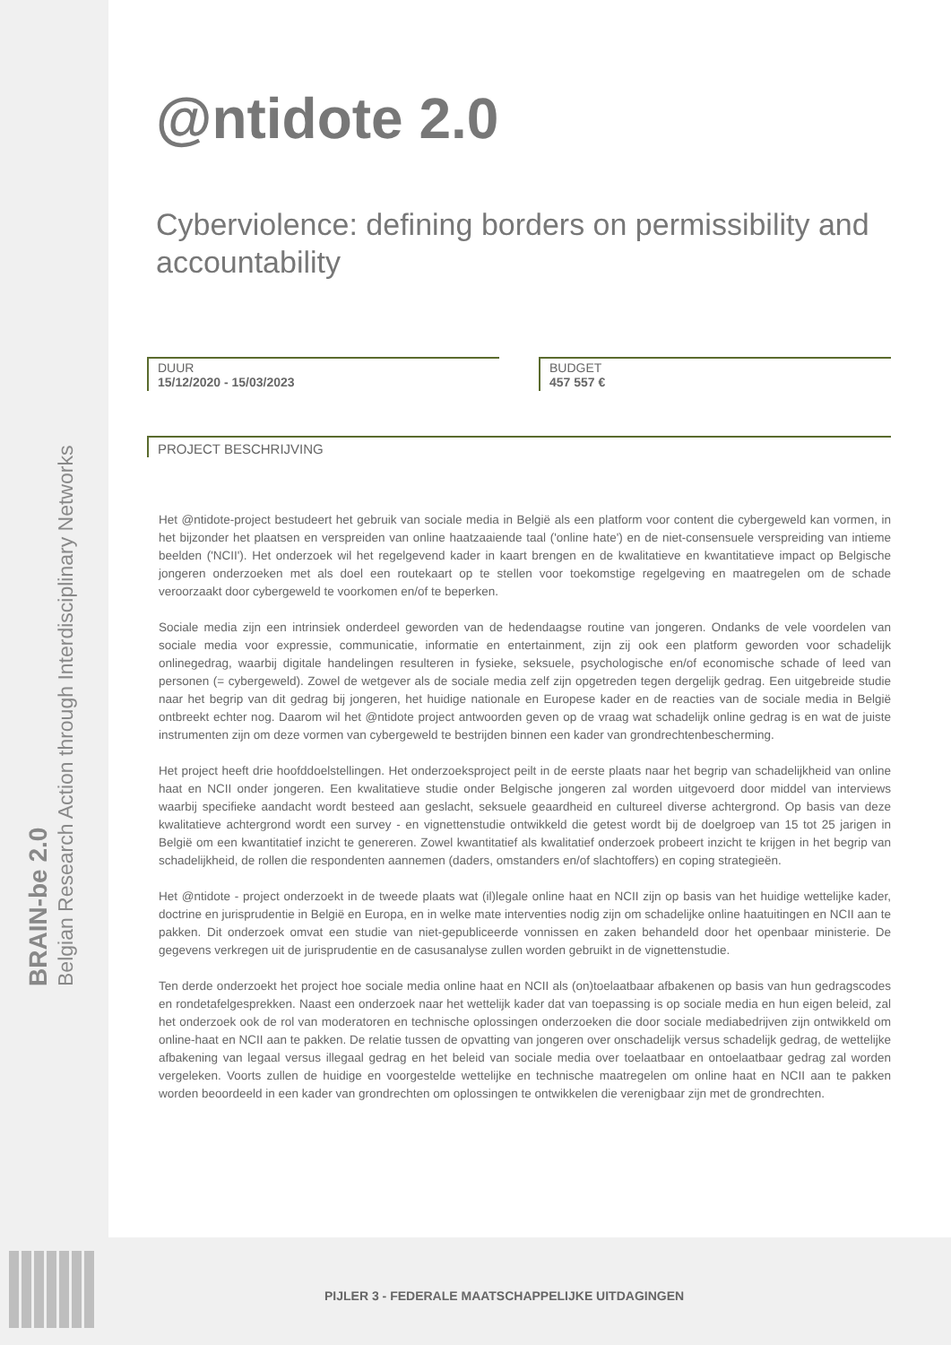BRAIN-be 2.0
Belgian Research Action through Interdisciplinary Networks
@ntidote 2.0
Cyberviolence: defining borders on permissibility and accountability
DUUR
15/12/2020 - 15/03/2023
BUDGET
457 557 €
PROJECT BESCHRIJVING
Het @ntidote-project bestudeert het gebruik van sociale media in België als een platform voor content die cybergeweld kan vormen, in het bijzonder het plaatsen en verspreiden van online haatzaaiende taal ('online hate') en de niet-consensuele verspreiding van intieme beelden ('NCII'). Het onderzoek wil het regelgevend kader in kaart brengen en de kwalitatieve en kwantitatieve impact op Belgische jongeren onderzoeken met als doel een routekaart op te stellen voor toekomstige regelgeving en maatregelen om de schade veroorzaakt door cybergeweld te voorkomen en/of te beperken.
Sociale media zijn een intrinsiek onderdeel geworden van de hedendaagse routine van jongeren. Ondanks de vele voordelen van sociale media voor expressie, communicatie, informatie en entertainment, zijn zij ook een platform geworden voor schadelijk onlinegedrag, waarbij digitale handelingen resulteren in fysieke, seksuele, psychologische en/of economische schade of leed van personen (= cybergeweld). Zowel de wetgever als de sociale media zelf zijn opgetreden tegen dergelijk gedrag. Een uitgebreide studie naar het begrip van dit gedrag bij jongeren, het huidige nationale en Europese kader en de reacties van de sociale media in België ontbreekt echter nog. Daarom wil het @ntidote project antwoorden geven op de vraag wat schadelijk online gedrag is en wat de juiste instrumenten zijn om deze vormen van cybergeweld te bestrijden binnen een kader van grondrechtenbescherming.
Het project heeft drie hoofddoelstellingen. Het onderzoeksproject peilt in de eerste plaats naar het begrip van schadelijkheid van online haat en NCII onder jongeren. Een kwalitatieve studie onder Belgische jongeren zal worden uitgevoerd door middel van interviews waarbij specifieke aandacht wordt besteed aan geslacht, seksuele geaardheid en cultureel diverse achtergrond. Op basis van deze kwalitatieve achtergrond wordt een survey - en vignettenstudie ontwikkeld die getest wordt bij de doelgroep van 15 tot 25 jarigen in België om een kwantitatief inzicht te genereren. Zowel kwantitatief als kwalitatief onderzoek probeert inzicht te krijgen in het begrip van schadelijkheid, de rollen die respondenten aannemen (daders, omstanders en/of slachtoffers) en coping strategieën.
Het @ntidote - project onderzoekt in de tweede plaats wat (il)legale online haat en NCII zijn op basis van het huidige wettelijke kader, doctrine en jurisprudentie in België en Europa, en in welke mate interventies nodig zijn om schadelijke online haatuitingen en NCII aan te pakken. Dit onderzoek omvat een studie van niet-gepubliceerde vonnissen en zaken behandeld door het openbaar ministerie. De gegevens verkregen uit de jurisprudentie en de casusanalyse zullen worden gebruikt in de vignettenstudie.
Ten derde onderzoekt het project hoe sociale media online haat en NCII als (on)toelaatbaar afbakenen op basis van hun gedragscodes en rondetafelgesprekken. Naast een onderzoek naar het wettelijk kader dat van toepassing is op sociale media en hun eigen beleid, zal het onderzoek ook de rol van moderatoren en technische oplossingen onderzoeken die door sociale mediabedrijven zijn ontwikkeld om online-haat en NCII aan te pakken. De relatie tussen de opvatting van jongeren over onschadelijk versus schadelijk gedrag, de wettelijke afbakening van legaal versus illegaal gedrag en het beleid van sociale media over toelaatbaar en ontoelaatbaar gedrag zal worden vergeleken. Voorts zullen de huidige en voorgestelde wettelijke en technische maatregelen om online haat en NCII aan te pakken worden beoordeeld in een kader van grondrechten om oplossingen te ontwikkelen die verenigbaar zijn met de grondrechten.
PIJLER 3 - FEDERALE MAATSCHAPPELIJKE UITDAGINGEN